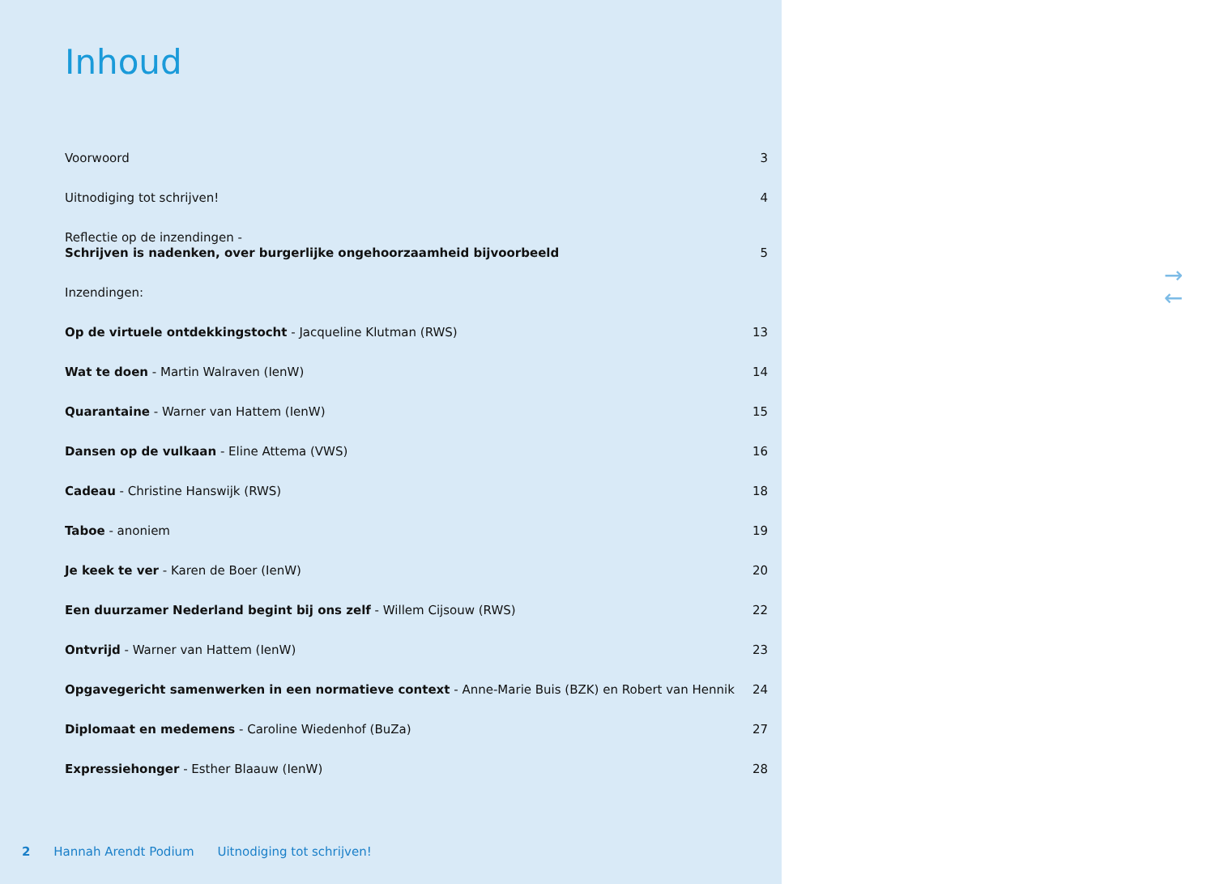Inhoud
Voorwoord 3
Uitnodiging tot schrijven! 4
Reflectie op de inzendingen -
Schrijven is nadenken, over burgerlijke ongehoorzaamheid bijvoorbeeld 5
Inzendingen:
Op de virtuele ontdekkingstocht - Jacqueline Klutman (RWS) 13
Wat te doen - Martin Walraven (IenW) 14
Quarantaine - Warner van Hattem (IenW) 15
Dansen op de vulkaan - Eline Attema (VWS) 16
Cadeau - Christine Hanswijk (RWS) 18
Taboe - anoniem 19
Je keek te ver - Karen de Boer (IenW) 20
Een duurzamer Nederland begint bij ons zelf - Willem Cijsouw (RWS) 22
Ontvrijd - Warner van Hattem (IenW) 23
Opgavegericht samenwerken in een normatieve context - Anne-Marie Buis (BZK) en Robert van Hennik 24
Diplomaat en medemens - Caroline Wiedenhof (BuZa) 27
Expressiehonger - Esther Blaauw (IenW) 28
2 Hannah Arendt Podium Uitnodiging tot schrijven!
→
←